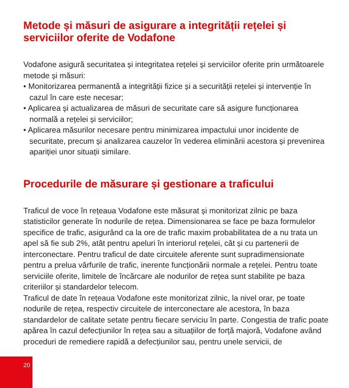Metode și măsuri de asigurare a integrității rețelei și serviciilor oferite de Vodafone
Vodafone asigură securitatea și integritatea rețelei și serviciilor oferite prin următoarele metode și măsuri:
• Monitorizarea permanentă a integrității fizice și a securității rețelei și intervenție în cazul în care este necesar;
• Aplicarea și actualizarea de măsuri de securitate care să asigure funcționarea normală a rețelei și serviciilor;
• Aplicarea măsurilor necesare pentru minimizarea impactului unor incidente de securitate, precum și analizarea cauzelor în vederea eliminării acestora și prevenirea apariției unor situații similare.
Procedurile de măsurare și gestionare a traficului
Traficul de voce în rețeaua Vodafone este măsurat și monitorizat zilnic pe baza statisticilor generate în nodurile de rețea. Dimensionarea se face pe baza formulelor specifice de trafic, asigurând ca la ore de trafic maxim probabilitatea de a nu trata un apel să fie sub 2%, atât pentru apeluri în interiorul rețelei, cât și cu partenerii de interconectare. Pentru traficul de date circuitele aferente sunt supradimensionate pentru a prelua vârfurile de trafic, inerente funcționării normale a rețelei. Pentru toate serviciile oferite, limitele de încărcare ale nodurilor de rețea sunt stabilite pe baza criteriilor și standardelor telecom.
Traficul de date în rețeaua Vodafone este monitorizat zilnic, la nivel orar, pe toate nodurile de rețea, respectiv circuitele de interconectare ale acestora, în baza standardelor de calitate setate pentru fiecare serviciu în parte. Congestia de trafic poate apărea în cazul defecțiunilor în rețea sau a situațiilor de forță majoră, Vodafone având proceduri de remediere rapidă a defecțiunilor sau, pentru unele servicii, de
20